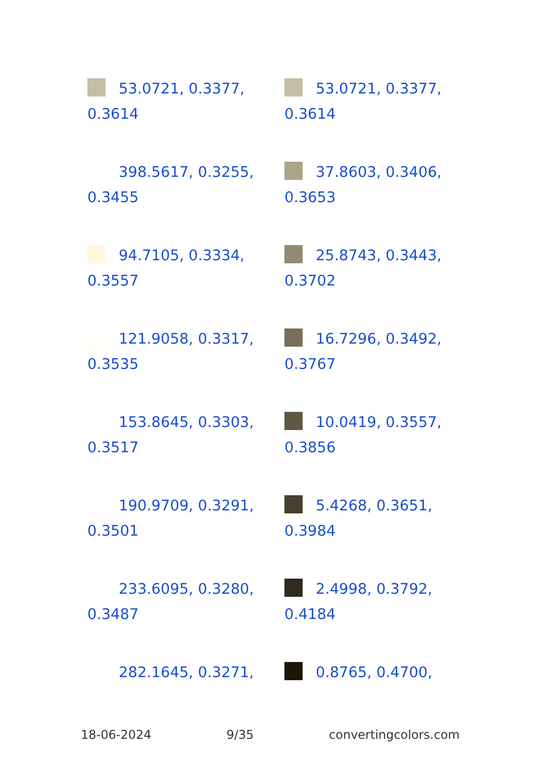53.0721, 0.3377,
0.3614
53.0721, 0.3377,
0.3614
398.5617, 0.3255,
0.3455
37.8603, 0.3406,
0.3653
94.7105, 0.3334,
0.3557
25.8743, 0.3443,
0.3702
121.9058, 0.3317,
0.3535
16.7296, 0.3492,
0.3767
153.8645, 0.3303,
0.3517
10.0419, 0.3557,
0.3856
190.9709, 0.3291,
0.3501
5.4268, 0.3651,
0.3984
233.6095, 0.3280,
0.3487
2.4998, 0.3792,
0.4184
282.1645, 0.3271,
0.8765, 0.4700,
18-06-2024 9/35 convertingcolors.com